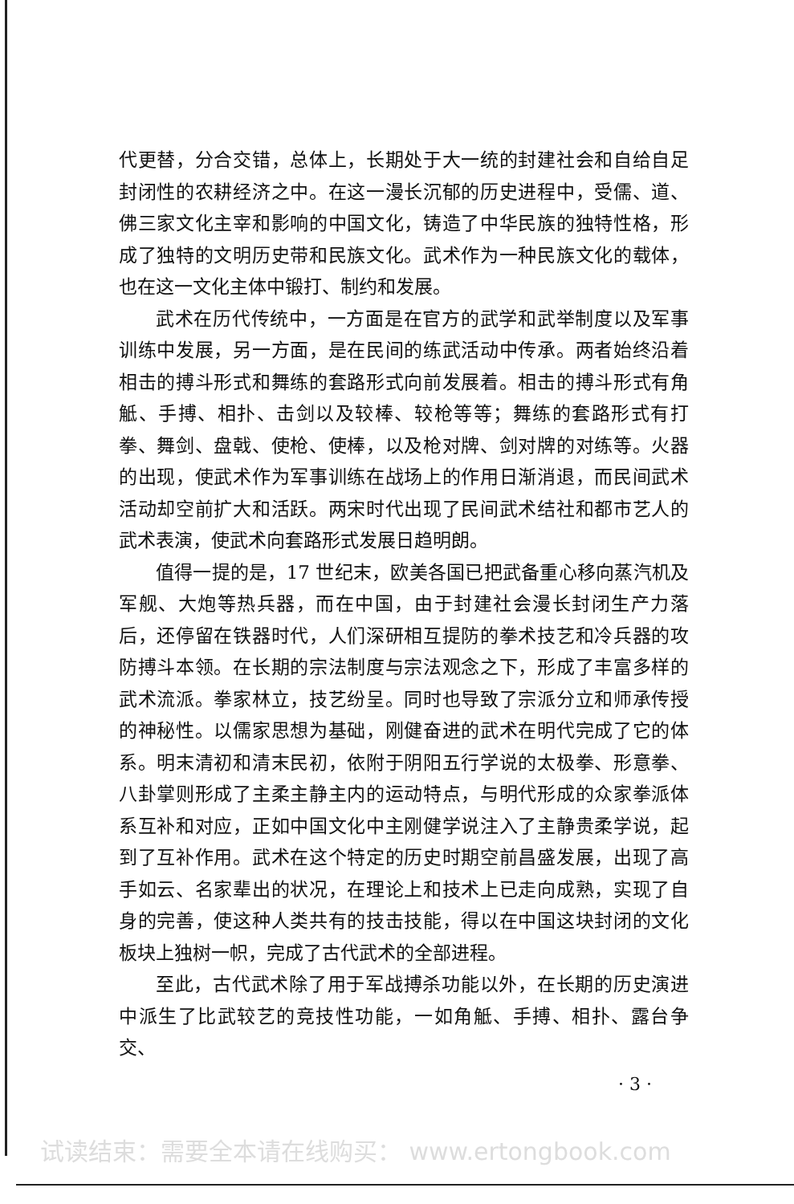代更替，分合交错，总体上，长期处于大一统的封建社会和自给自足封闭性的农耕经济之中。在这一漫长沉郁的历史进程中，受儒、道、佛三家文化主宰和影响的中国文化，铸造了中华民族的独特性格，形成了独特的文明历史带和民族文化。武术作为一种民族文化的载体，也在这一文化主体中锻打、制约和发展。
武术在历代传统中，一方面是在官方的武学和武举制度以及军事训练中发展，另一方面，是在民间的练武活动中传承。两者始终沿着相击的搏斗形式和舞练的套路形式向前发展着。相击的搏斗形式有角觝、手搏、相扑、击剑以及较棒、较枪等等；舞练的套路形式有打拳、舞剑、盘戟、使枪、使棒，以及枪对牌、剑对牌的对练等。火器的出现，使武术作为军事训练在战场上的作用日渐消退，而民间武术活动却空前扩大和活跃。两宋时代出现了民间武术结社和都市艺人的武术表演，使武术向套路形式发展日趋明朗。
值得一提的是，17 世纪末，欧美各国已把武备重心移向蒸汽机及军舰、大炮等热兵器，而在中国，由于封建社会漫长封闭生产力落后，还停留在铁器时代，人们深研相互提防的拳术技艺和冷兵器的攻防搏斗本领。在长期的宗法制度与宗法观念之下，形成了丰富多样的武术流派。拳家林立，技艺纷呈。同时也导致了宗派分立和师承传授的神秘性。以儒家思想为基础，刚健奋进的武术在明代完成了它的体系。明末清初和清末民初，依附于阴阳五行学说的太极拳、形意拳、八卦掌则形成了主柔主静主内的运动特点，与明代形成的众家拳派体系互补和对应，正如中国文化中主刚健学说注入了主静贵柔学说，起到了互补作用。武术在这个特定的历史时期空前昌盛发展，出现了高手如云、名家辈出的状况，在理论上和技术上已走向成熟，实现了自身的完善，使这种人类共有的技击技能，得以在中国这块封闭的文化板块上独树一帜，完成了古代武术的全部进程。
至此，古代武术除了用于军战搏杀功能以外，在长期的历史演进中派生了比武较艺的竞技性功能，一如角觝、手搏、相扑、露台争交、
· 3 ·
试读结束：需要全本请在线购买： www.ertongbook.com